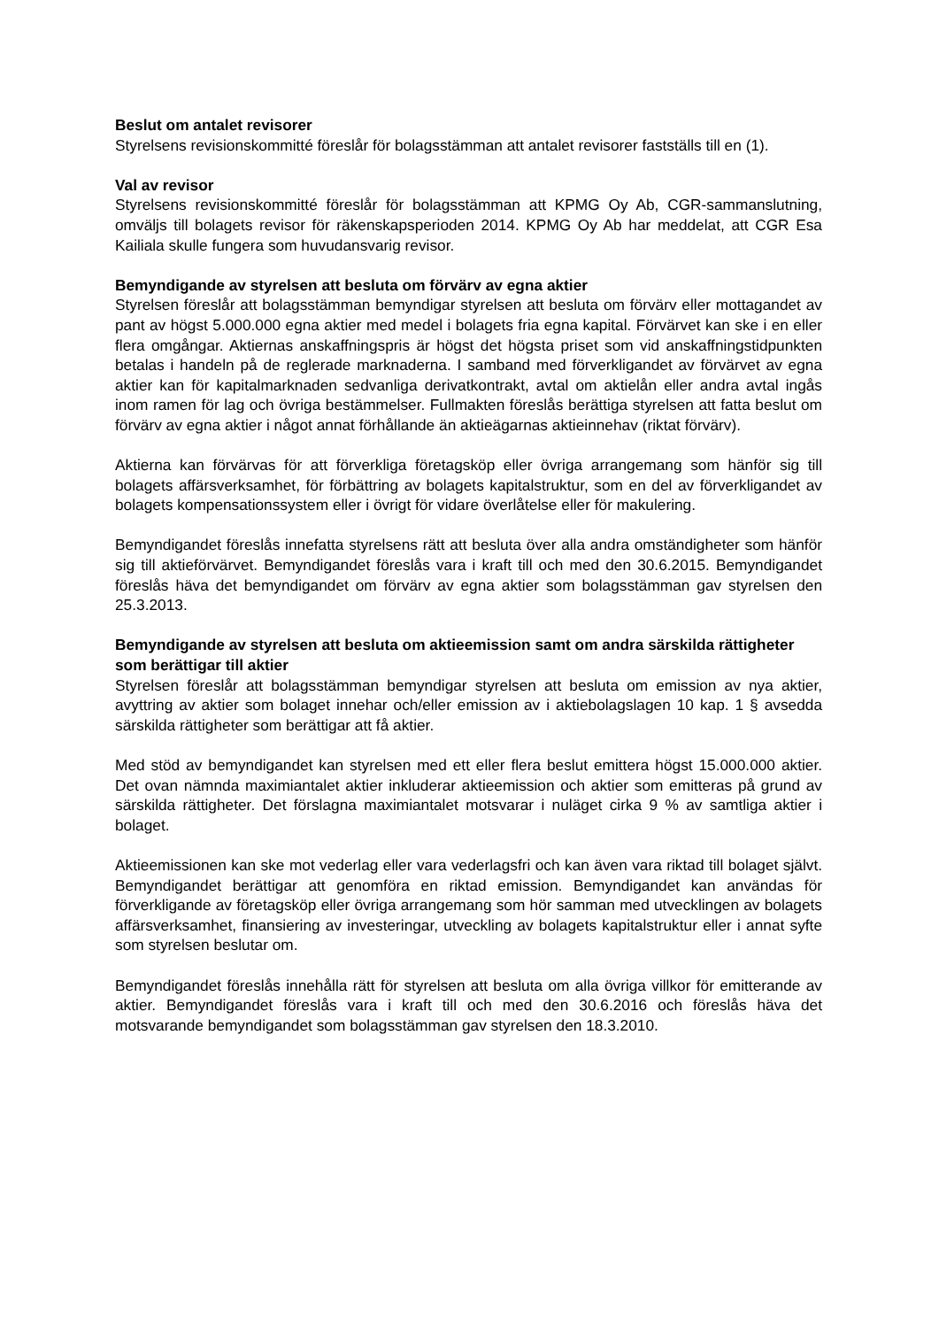Beslut om antalet revisorer
Styrelsens revisionskommitté föreslår för bolagsstämman att antalet revisorer fastställs till en (1).
Val av revisor
Styrelsens revisionskommitté föreslår för bolagsstämman att KPMG Oy Ab, CGR-sammanslutning, omväljs till bolagets revisor för räkenskapsperioden 2014. KPMG Oy Ab har meddelat, att CGR Esa Kailiala skulle fungera som huvudansvarig revisor.
Bemyndigande av styrelsen att besluta om förvärv av egna aktier
Styrelsen föreslår att bolagsstämman bemyndigar styrelsen att besluta om förvärv eller mottagandet av pant av högst 5.000.000 egna aktier med medel i bolagets fria egna kapital. Förvärvet kan ske i en eller flera omgångar. Aktiernas anskaffningspris är högst det högsta priset som vid anskaffningstidpunkten betalas i handeln på de reglerade marknaderna. I samband med förverkligandet av förvärvet av egna aktier kan för kapitalmarknaden sedvanliga derivatkontrakt, avtal om aktielån eller andra avtal ingås inom ramen för lag och övriga bestämmelser. Fullmakten föreslås berättiga styrelsen att fatta beslut om förvärv av egna aktier i något annat förhållande än aktieägarnas aktieinnehav (riktat förvärv).
Aktierna kan förvärvas för att förverkliga företagsköp eller övriga arrangemang som hänför sig till bolagets affärsverksamhet, för förbättring av bolagets kapitalstruktur, som en del av förverkligandet av bolagets kompensationssystem eller i övrigt för vidare överlåtelse eller för makulering.
Bemyndigandet föreslås innefatta styrelsens rätt att besluta över alla andra omständigheter som hänför sig till aktieförvärvet. Bemyndigandet föreslås vara i kraft till och med den 30.6.2015. Bemyndigandet föreslås häva det bemyndigandet om förvärv av egna aktier som bolagsstämman gav styrelsen den 25.3.2013.
Bemyndigande av styrelsen att besluta om aktieemission samt om andra särskilda rättigheter som berättigar till aktier
Styrelsen föreslår att bolagsstämman bemyndigar styrelsen att besluta om emission av nya aktier, avyttring av aktier som bolaget innehar och/eller emission av i aktiebolagslagen 10 kap. 1 § avsedda särskilda rättigheter som berättigar att få aktier.
Med stöd av bemyndigandet kan styrelsen med ett eller flera beslut emittera högst 15.000.000 aktier. Det ovan nämnda maximiantalet aktier inkluderar aktieemission och aktier som emitteras på grund av särskilda rättigheter. Det förslagna maximiantalet motsvarar i nuläget cirka 9 % av samtliga aktier i bolaget.
Aktieemissionen kan ske mot vederlag eller vara vederlagsfri och kan även vara riktad till bolaget självt. Bemyndigandet berättigar att genomföra en riktad emission. Bemyndigandet kan användas för förverkligande av företagsköp eller övriga arrangemang som hör samman med utvecklingen av bolagets affärsverksamhet, finansiering av investeringar, utveckling av bolagets kapitalstruktur eller i annat syfte som styrelsen beslutar om.
Bemyndigandet föreslås innehålla rätt för styrelsen att besluta om alla övriga villkor för emitterande av aktier. Bemyndigandet föreslås vara i kraft till och med den 30.6.2016 och föreslås häva det motsvarande bemyndigandet som bolagsstämman gav styrelsen den 18.3.2010.